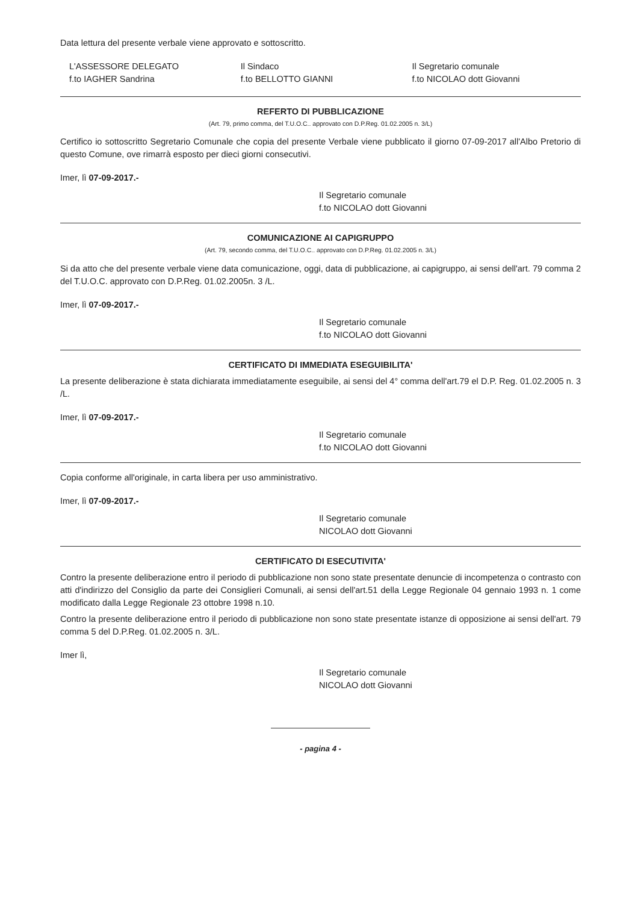Data lettura del presente verbale viene approvato e sottoscritto.
L'ASSESSORE DELEGATO
f.to IAGHER Sandrina
Il Sindaco
f.to BELLOTTO GIANNI
Il Segretario comunale
f.to NICOLAO dott Giovanni
REFERTO DI PUBBLICAZIONE
(Art. 79, primo comma, del T.U.O.C.. approvato con D.P.Reg. 01.02.2005 n. 3/L)
Certifico io sottoscritto Segretario Comunale che copia del presente Verbale viene pubblicato il giorno 07-09-2017 all'Albo Pretorio di questo Comune, ove rimarrà esposto per dieci giorni consecutivi.
Imer, lì 07-09-2017.-
Il Segretario comunale
f.to NICOLAO dott Giovanni
COMUNICAZIONE AI CAPIGRUPPO
(Art. 79, secondo comma, del T.U.O.C.. approvato con D.P.Reg. 01.02.2005 n. 3/L)
Si da atto che del presente verbale viene data comunicazione, oggi, data di pubblicazione, ai capigruppo, ai sensi dell'art. 79 comma 2 del T.U.O.C. approvato con D.P.Reg. 01.02.2005n. 3 /L.
Imer, lì 07-09-2017.-
Il Segretario comunale
f.to NICOLAO dott Giovanni
CERTIFICATO DI IMMEDIATA ESEGUIBILITA'
La presente deliberazione è stata dichiarata immediatamente eseguibile, ai sensi del 4° comma dell'art.79 el D.P. Reg. 01.02.2005 n. 3 /L.
Imer, lì 07-09-2017.-
Il Segretario comunale
f.to NICOLAO dott Giovanni
Copia conforme all'originale, in carta libera per uso amministrativo.
Imer, lì 07-09-2017.-
Il Segretario comunale
NICOLAO dott Giovanni
CERTIFICATO DI ESECUTIVITA'
Contro la presente deliberazione entro il periodo di pubblicazione non sono state presentate denuncie di incompetenza o contrasto con atti d'indirizzo del Consiglio da parte dei Consiglieri Comunali, ai sensi dell'art.51 della Legge Regionale 04 gennaio 1993 n. 1 come modificato dalla Legge Regionale 23 ottobre 1998 n.10.
Contro la presente deliberazione entro il periodo di pubblicazione non sono state presentate istanze di opposizione ai sensi dell'art. 79 comma 5 del D.P.Reg. 01.02.2005 n. 3/L.
Imer lì,
Il Segretario comunale
NICOLAO dott Giovanni
- pagina 4 -